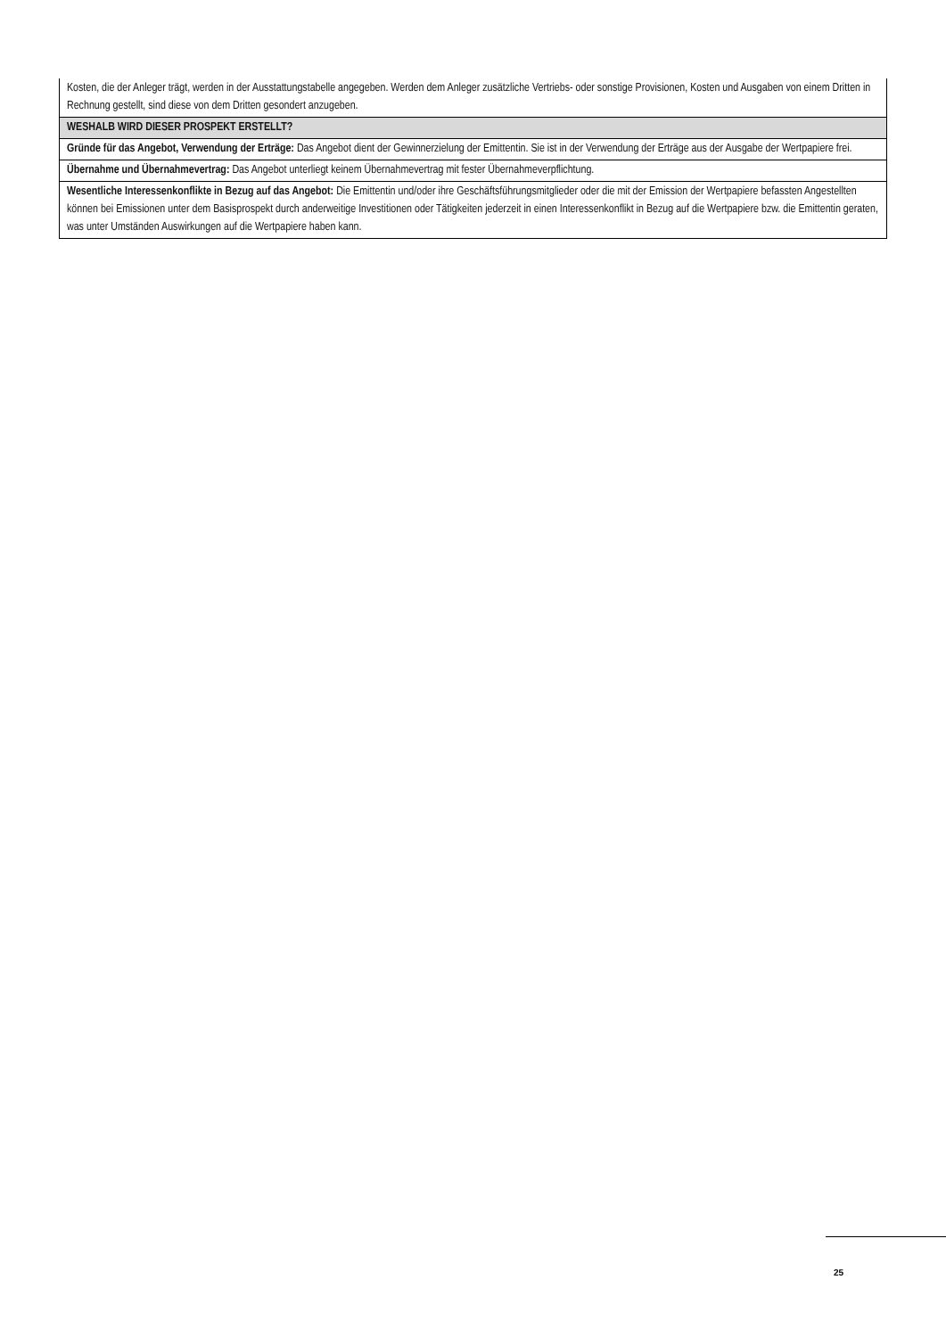| Kosten, die der Anleger trägt, werden in der Ausstattungstabelle angegeben. Werden dem Anleger zusätzliche Vertriebs- oder sonstige Provisionen, Kosten und Ausgaben von einem Dritten in Rechnung gestellt, sind diese von dem Dritten gesondert anzugeben. |
| WESHALB WIRD DIESER PROSPEKT ERSTELLT? |
| Gründe für das Angebot, Verwendung der Erträge: Das Angebot dient der Gewinnerzielung der Emittentin. Sie ist in der Verwendung der Erträge aus der Ausgabe der Wertpapiere frei. |
| Übernahme und Übernahmevertrag: Das Angebot unterliegt keinem Übernahmevertrag mit fester Übernahmeverpflichtung. |
| Wesentliche Interessenkonflikte in Bezug auf das Angebot: Die Emittentin und/oder ihre Geschäftsführungsmitglieder oder die mit der Emission der Wertpapiere befassten Angestellten können bei Emissionen unter dem Basisprospekt durch anderweitige Investitionen oder Tätigkeiten jederzeit in einen Interessenkonflikt in Bezug auf die Wertpapiere bzw. die Emittentin geraten, was unter Umständen Auswirkungen auf die Wertpapiere haben kann. |
25